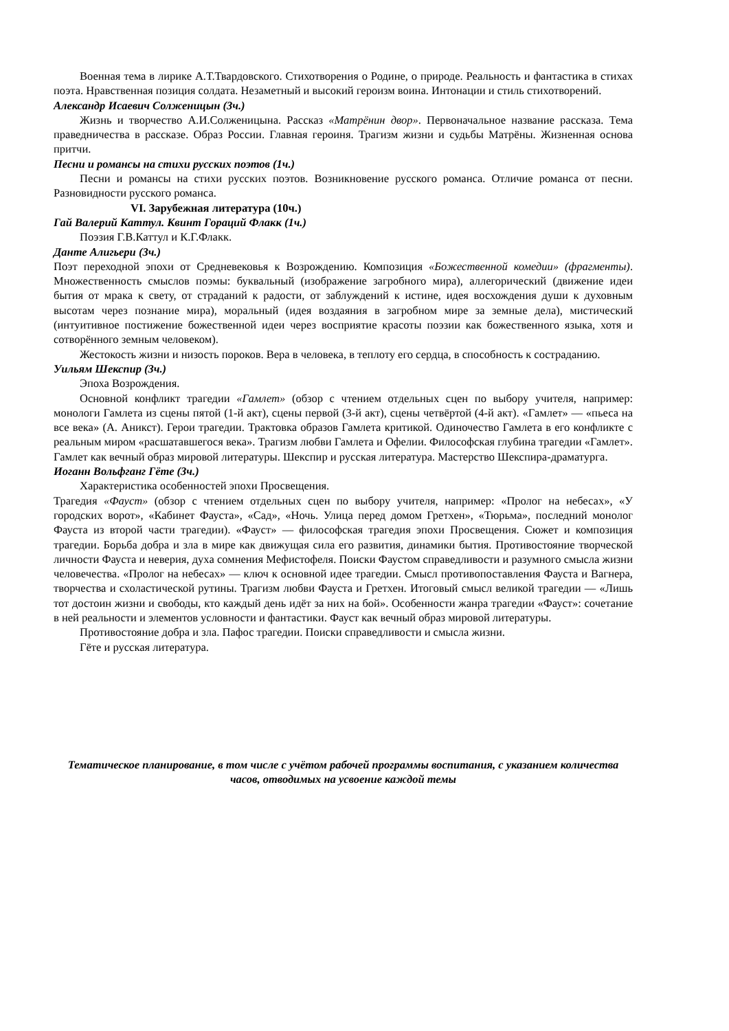Военная тема в лирике А.Т.Твардовского. Стихотворения о Родине, о природе. Реальность и фантастика в стихах поэта. Нравственная позиция солдата. Незаметный и высокий героизм воина. Интонации и стиль стихотворений.
Александр Исаевич Солженицын (3ч.)
Жизнь и творчество А.И.Солженицына. Рассказ «Матрёнин двор». Первоначальное название рассказа. Тема праведничества в рассказе. Образ России. Главная героиня. Трагизм жизни и судьбы Матрёны. Жизненная основа притчи.
Песни и романсы на стихи русских поэтов (1ч.)
Песни и романсы на стихи русских поэтов. Возникновение русского романса. Отличие романса от песни. Разновидности русского романса.
VI. Зарубежная литература (10ч.)
Гай Валерий Каттул. Квинт Гораций Флакк (1ч.)
Поэзия Г.В.Каттул и К.Г.Флакк.
Данте Алигьери (3ч.)
Поэт переходной эпохи от Средневековья к Возрождению. Композиция «Божественной комедии» (фрагменты). Множественность смыслов поэмы: буквальный (изображение загробного мира), аллегорический (движение идеи бытия от мрака к свету, от страданий к радости, от заблуждений к истине, идея восхождения души к духовным высотам через познание мира), моральный (идея воздаяния в загробном мире за земные дела), мистический (интуитивное постижение божественной идеи через восприятие красоты поэзии как божественного языка, хотя и сотворённого земным человеком).
Жестокость жизни и низость пороков. Вера в человека, в теплоту его сердца, в способность к состраданию.
Уильям Шекспир (3ч.)
Эпоха Возрождения.
Основной конфликт трагедии «Гамлет» (обзор с чтением отдельных сцен по выбору учителя, например: монологи Гамлета из сцены пятой (1-й акт), сцены первой (3-й акт), сцены четвёртой (4-й акт). «Гамлет» — «пьеса на все века» (А. Аникст). Герои трагедии. Трактовка образов Гамлета критикой. Одиночество Гамлета в его конфликте с реальным миром «расшатавшегося века». Трагизм любви Гамлета и Офелии. Философская глубина трагедии «Гамлет». Гамлет как вечный образ мировой литературы. Шекспир и русская литература. Мастерство Шекспира-драматурга.
Иоганн Вольфганг Гёте (3ч.)
Характеристика особенностей эпохи Просвещения.
Трагедия «Фауст» (обзор с чтением отдельных сцен по выбору учителя, например: «Пролог на небесах», «У городских ворот», «Кабинет Фауста», «Сад», «Ночь. Улица перед домом Гретхен», «Тюрьма», последний монолог Фауста из второй части трагедии). «Фауст» — философская трагедия эпохи Просвещения. Сюжет и композиция трагедии. Борьба добра и зла в мире как движущая сила его развития, динамики бытия. Противостояние творческой личности Фауста и неверия, духа сомнения Мефистофеля. Поиски Фаустом справедливости и разумного смысла жизни человечества. «Пролог на небесах» — ключ к основной идее трагедии. Смысл противопоставления Фауста и Вагнера, творчества и схоластической рутины. Трагизм любви Фауста и Гретхен. Итоговый смысл великой трагедии — «Лишь тот достоин жизни и свободы, кто каждый день идёт за них на бой». Особенности жанра трагедии «Фауст»: сочетание в ней реальности и элементов условности и фантастики. Фауст как вечный образ мировой литературы.
Противостояние добра и зла. Пафос трагедии. Поиски справедливости и смысла жизни.
Гёте и русская литература.
Тематическое планирование, в том числе с учётом рабочей программы воспитания, с указанием количества часов, отводимых на усвоение каждой темы